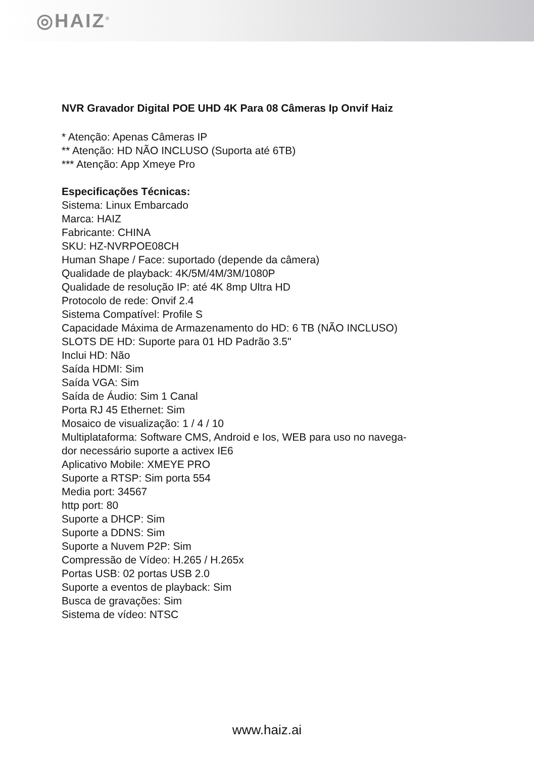◎HAIZ<sup>®</sup>
NVR Gravador Digital POE UHD 4K Para 08 Câmeras Ip Onvif Haiz
* Atenção: Apenas Câmeras IP
** Atenção: HD NÃO INCLUSO (Suporta até 6TB)
*** Atenção: App Xmeye Pro
Especificações Técnicas:
Sistema: Linux Embarcado
Marca: HAIZ
Fabricante: CHINA
SKU: HZ-NVRPOE08CH
Human Shape / Face: suportado (depende da câmera)
Qualidade de playback: 4K/5M/4M/3M/1080P
Qualidade de resolução IP: até 4K 8mp Ultra HD
Protocolo de rede: Onvif 2.4
Sistema Compatível: Profile S
Capacidade Máxima de Armazenamento do HD: 6 TB (NÃO INCLUSO)
SLOTS DE HD: Suporte para 01 HD Padrão 3.5"
Inclui HD: Não
Saída HDMI: Sim
Saída VGA: Sim
Saída de Áudio: Sim 1 Canal
Porta RJ 45 Ethernet: Sim
Mosaico de visualização: 1 / 4 / 10
Multiplataforma: Software CMS, Android e Ios, WEB para uso no navega-
dor necessário suporte a activex IE6
Aplicativo Mobile: XMEYE PRO
Suporte a RTSP: Sim porta 554
Media port: 34567
http port: 80
Suporte a DHCP: Sim
Suporte a DDNS: Sim
Suporte a Nuvem P2P: Sim
Compressão de Vídeo: H.265 / H.265x
Portas USB: 02 portas USB 2.0
Suporte a eventos de playback: Sim
Busca de gravações: Sim
Sistema de vídeo: NTSC
www.haiz.ai